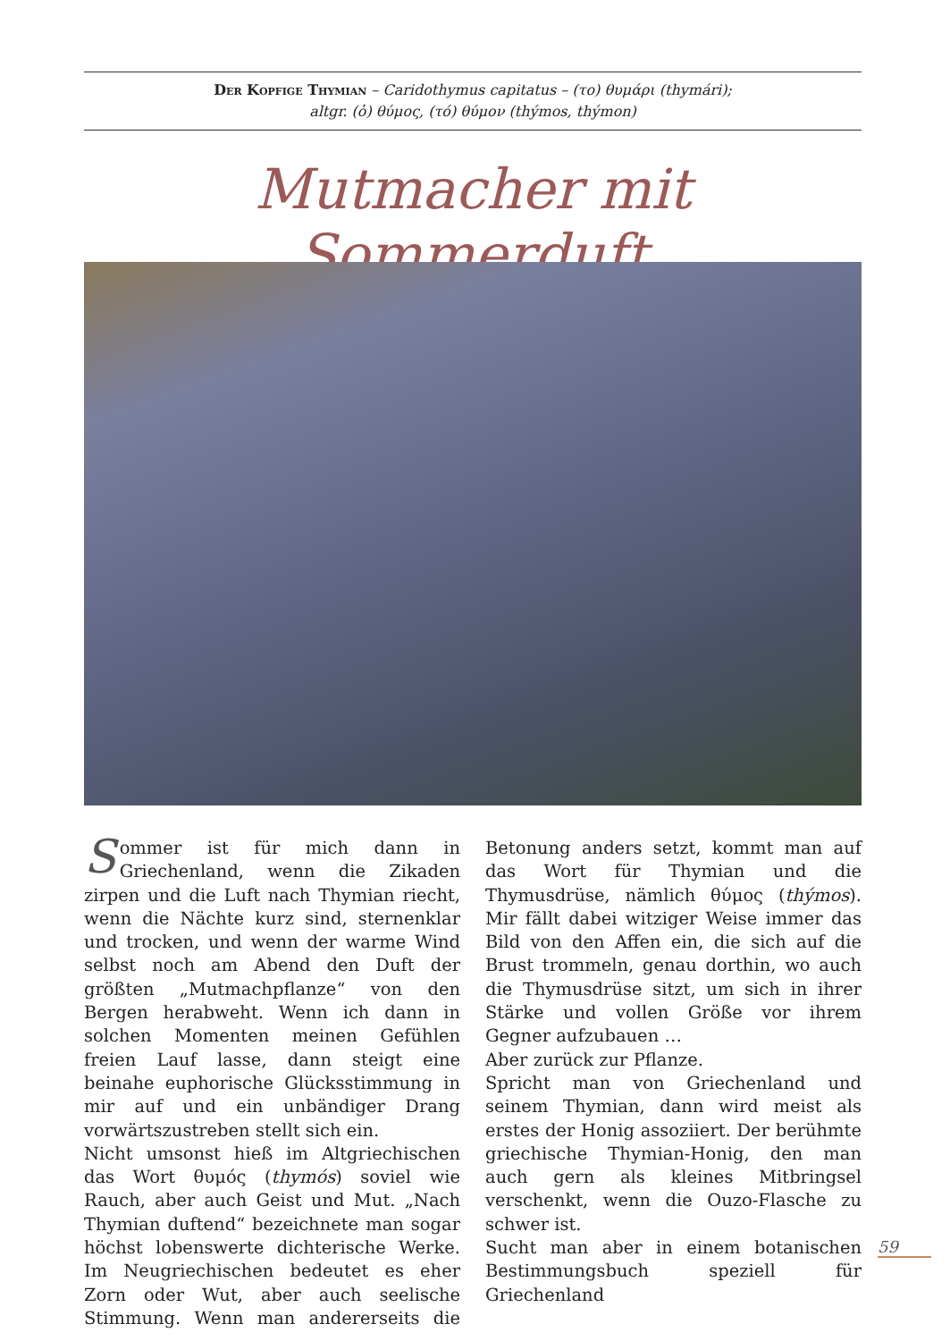Der Kopfige Thymian – Caridothymus capitatus – (το) θυμάρι (thymári);
altgr. (ὁ) θύμος, (τό) θύμον (thýmos, thýmon)
Mutmacher mit Sommerduft
Sommer ist für mich dann in Griechenland, wenn die Zikaden zirpen und die Luft nach Thymian riecht, wenn die Nächte kurz sind, sternenklar und trocken, und wenn der warme Wind selbst noch am Abend den Duft der größten „Mutmachpflanze“ von den Bergen herabweht. Wenn ich dann in solchen Momenten meinen Gefühlen freien Lauf lasse, dann steigt eine beinahe euphorische Glücksstimmung in mir auf und ein unbändiger Drang vorwärtszustreben stellt sich ein.
Nicht umsonst hieß im Altgriechischen das Wort θυμός (thymós) soviel wie Rauch, aber auch Geist und Mut. „Nach Thymian duftend“ bezeichnete man sogar höchst lobenswerte dichterische Werke. Im Neugriechischen bedeutet es eher Zorn oder Wut, aber auch seelische Stimmung. Wenn man andererseits die Betonung anders setzt, kommt man auf das Wort für Thymian und die Thymusdrüse, nämlich θύμος (thýmos). Mir fällt dabei witziger Weise immer das Bild von den Affen ein, die sich auf die Brust trommeln, genau dorthin, wo auch die Thymusdrüse sitzt, um sich in ihrer Stärke und vollen Größe vor ihrem Gegner aufzubauen …
Aber zurück zur Pflanze.
Spricht man von Griechenland und seinem Thymian, dann wird meist als erstes der Honig assoziiert. Der berühmte griechische Thymian-Honig, den man auch gern als kleines Mitbringsel verschenkt, wenn die Ouzo-Flasche zu schwer ist.
Sucht man aber in einem botanischen Bestimmungsbuch speziell für Griechenland
59